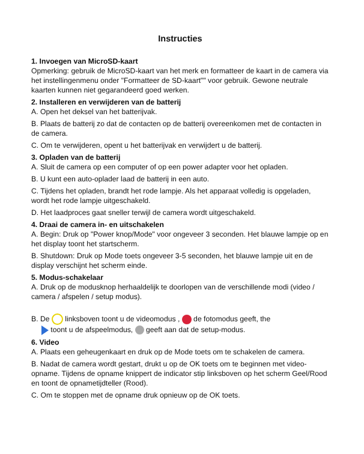Instructies
1. Invoegen van MicroSD-kaart
Opmerking: gebruik de MicroSD-kaart van het merk en formatteer de kaart in de camera via het instellingenmenu onder "Formatteer de SD-kaart"" voor gebruik. Gewone neutrale kaarten kunnen niet gegarandeerd goed werken.
2. Installeren en verwijderen van de batterij
A. Open het deksel van het batterijvak.
B. Plaats de batterij zo dat de contacten op de batterij overeenkomen met de contacten in de camera.
C. Om te verwijderen, opent u het batterijvak en verwijdert u de batterij.
3. Opladen van de batterij
A. Sluit de camera op een computer of op een power adapter voor het opladen.
B. U kunt een auto-oplader laad de batterij in een auto.
C. Tijdens het opladen, brandt het rode lampje. Als het apparaat volledig is opgeladen, wordt het rode lampje uitgeschakeld.
D. Het laadproces gaat sneller terwijl de camera wordt uitgeschakeld.
4. Draai de camera in- en uitschakelen
A. Begin: Druk op "Power knop/Mode" voor ongeveer 3 seconden. Het blauwe lampje op en het display toont het startscherm.
B. Shutdown: Druk op Mode toets ongeveer 3-5 seconden, het blauwe lampje uit en de display verschijnt het scherm einde.
5. Modus-schakelaar
A. Druk op de modusknop herhaaldelijk te doorlopen van de verschillende modi (video / camera / afspelen / setup modus).
B. De linksboven toont u de videomodus , de fotomodus geeft, the
toont u de afspeelmodus, geeft aan dat de setup-modus.
6. Video
A. Plaats een geheugenkaart en druk op de Mode toets om te schakelen de camera.
B. Nadat de camera wordt gestart, drukt u op de OK toets om te beginnen met video-opname. Tijdens de opname knippert de indicator stip linksboven op het scherm Geel/Rood en toont de opnametijdteller (Rood).
C. Om te stoppen met de opname druk opnieuw op de OK toets.